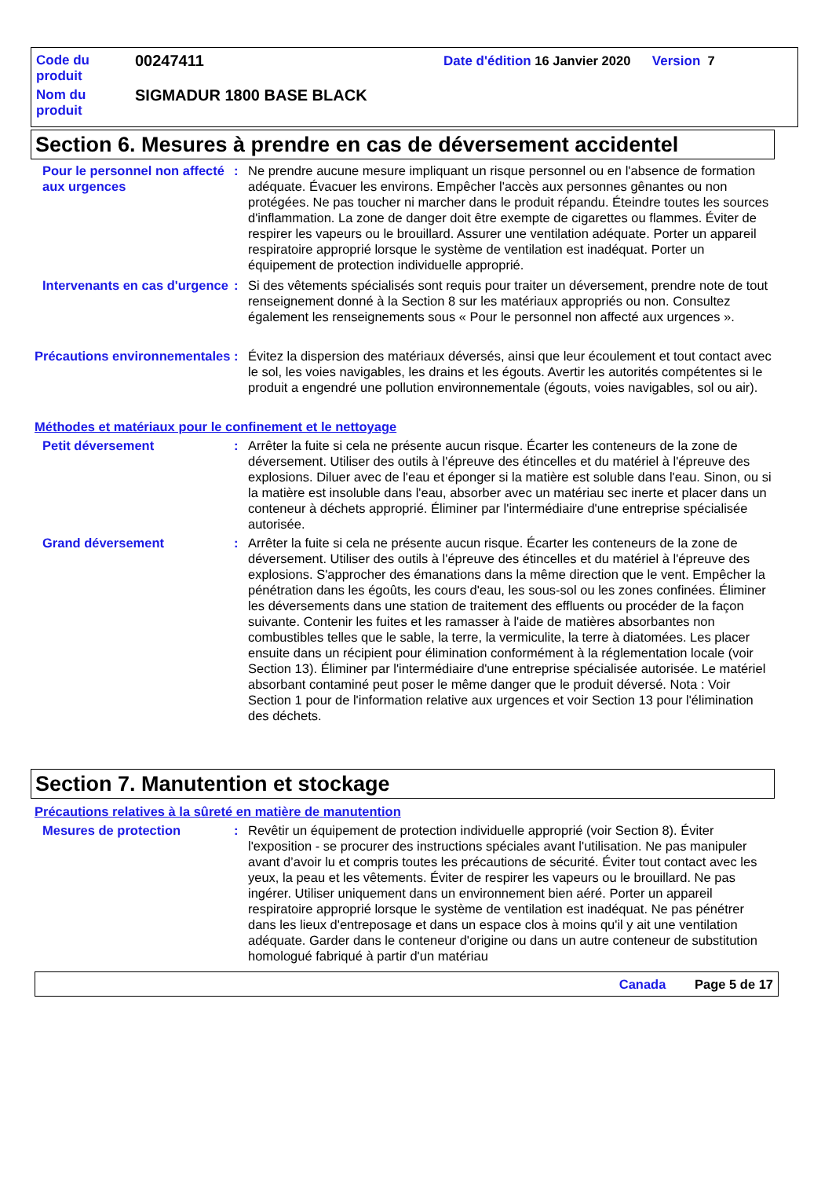Code du produit
00247411
Date d'édition 16 Janvier 2020 Version 7
Nom du produit
SIGMADUR 1800 BASE BLACK
Section 6. Mesures à prendre en cas de déversement accidentel
Pour le personnel non affecté aux urgences
: Ne prendre aucune mesure impliquant un risque personnel ou en l'absence de formation adéquate. Évacuer les environs. Empêcher l'accès aux personnes gênantes ou non protégées. Ne pas toucher ni marcher dans le produit répandu. Éteindre toutes les sources d'inflammation. La zone de danger doit être exempte de cigarettes ou flammes. Éviter de respirer les vapeurs ou le brouillard. Assurer une ventilation adéquate. Porter un appareil respiratoire approprié lorsque le système de ventilation est inadéquat. Porter un équipement de protection individuelle approprié.
Intervenants en cas d'urgence
: Si des vêtements spécialisés sont requis pour traiter un déversement, prendre note de tout renseignement donné à la Section 8 sur les matériaux appropriés ou non. Consultez également les renseignements sous « Pour le personnel non affecté aux urgences ».
Précautions environnementales
: Évitez la dispersion des matériaux déversés, ainsi que leur écoulement et tout contact avec le sol, les voies navigables, les drains et les égouts. Avertir les autorités compétentes si le produit a engendré une pollution environnementale (égouts, voies navigables, sol ou air).
Méthodes et matériaux pour le confinement et le nettoyage
Petit déversement : Arrêter la fuite si cela ne présente aucun risque. Écarter les conteneurs de la zone de déversement. Utiliser des outils à l'épreuve des étincelles et du matériel à l'épreuve des explosions. Diluer avec de l'eau et éponger si la matière est soluble dans l'eau. Sinon, ou si la matière est insoluble dans l'eau, absorber avec un matériau sec inerte et placer dans un conteneur à déchets approprié. Éliminer par l'intermédiaire d'une entreprise spécialisée autorisée.
Grand déversement : Arrêter la fuite si cela ne présente aucun risque. Écarter les conteneurs de la zone de déversement. Utiliser des outils à l'épreuve des étincelles et du matériel à l'épreuve des explosions. S'approcher des émanations dans la même direction que le vent. Empêcher la pénétration dans les égoûts, les cours d'eau, les sous-sol ou les zones confinées. Éliminer les déversements dans une station de traitement des effluents ou procéder de la façon suivante. Contenir les fuites et les ramasser à l'aide de matières absorbantes non combustibles telles que le sable, la terre, la vermiculite, la terre à diatomées. Les placer ensuite dans un récipient pour élimination conformément à la réglementation locale (voir Section 13). Éliminer par l'intermédiaire d'une entreprise spécialisée autorisée. Le matériel absorbant contaminé peut poser le même danger que le produit déversé. Nota : Voir Section 1 pour de l'information relative aux urgences et voir Section 13 pour l'élimination des déchets.
Section 7. Manutention et stockage
Précautions relatives à la sûreté en matière de manutention
Mesures de protection : Revêtir un équipement de protection individuelle approprié (voir Section 8). Éviter l'exposition - se procurer des instructions spéciales avant l'utilisation. Ne pas manipuler avant d’avoir lu et compris toutes les précautions de sécurité. Éviter tout contact avec les yeux, la peau et les vêtements. Éviter de respirer les vapeurs ou le brouillard. Ne pas ingérer. Utiliser uniquement dans un environnement bien aéré. Porter un appareil respiratoire approprié lorsque le système de ventilation est inadéquat. Ne pas pénétrer dans les lieux d'entreposage et dans un espace clos à moins qu'il y ait une ventilation adéquate. Garder dans le conteneur d'origine ou dans un autre conteneur de substitution homologué fabriqué à partir d'un matériau
Canada Page 5 de 17